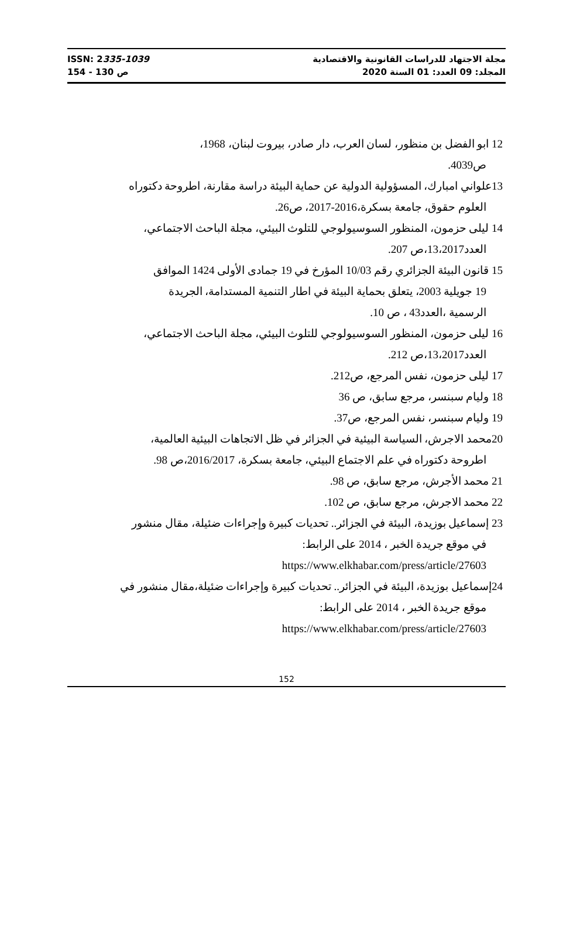ISSN: 2335-1039
ص 130 - 154
مجلة الاجتهاد للدراسات القانونية والاقتصادية
المجلد: 09 العدد: 01 السنة 2020
12 ابو الفضل بن منظور، لسان العرب، دار صادر، بيروت لبنان، 1968،
ص4039.
13علواني امبارك، المسؤولية الدولية عن حماية البيئة دراسة مقارنة، اطروحة دكتوراه
العلوم حقوق، جامعة بسكرة،2016-2017، ص26.
14 ليلى حزمون، المنظور السوسيولوجي للتلوث البيئي، مجلة الباحث الاجتماعي،
العدد13،2017،ص 207.
15 قانون البيئة الجزائري رقم 10/03 المؤرخ في 19 جمادى الأولى 1424 الموافق
19 جويلية 2003، يتعلق بحماية البيئة في اطار التنمية المستدامة، الجريدة
الرسمية ،العدد43 ، ص 10.
16 ليلى حزمون، المنظور السوسيولوجي للتلوث البيئي، مجلة الباحث الاجتماعي،
العدد13،2017،ص 212.
17 ليلى حزمون، نفس المرجع، ص212.
18 وليام سبنسر، مرجع سابق، ص 36
19 وليام سبنسر، نفس المرجع، ص37.
20محمد الاجرش، السياسة البيئية في الجزائر في ظل الاتجاهات البيئية العالمية،
اطروحة دكتوراه في علم الاجتماع البيئي، جامعة بسكرة، 2016/2017،ص 98.
21 محمد الأجرش، مرجع سابق، ص 98.
22 محمد الاجرش، مرجع سابق، ص 102.
23 إسماعيل بوزيدة، البيئة في الجزائر.. تحديات كبيرة وإجراءات ضئيلة، مقال منشور
في موقع جريدة الخبر ، 2014 على الرابط:
https://www.elkhabar.com/press/article/27603
24إسماعيل بوزيدة، البيئة في الجزائر.. تحديات كبيرة وإجراءات ضئيلة،مقال منشور في
موقع جريدة الخبر ، 2014 على الرابط:
https://www.elkhabar.com/press/article/27603
152